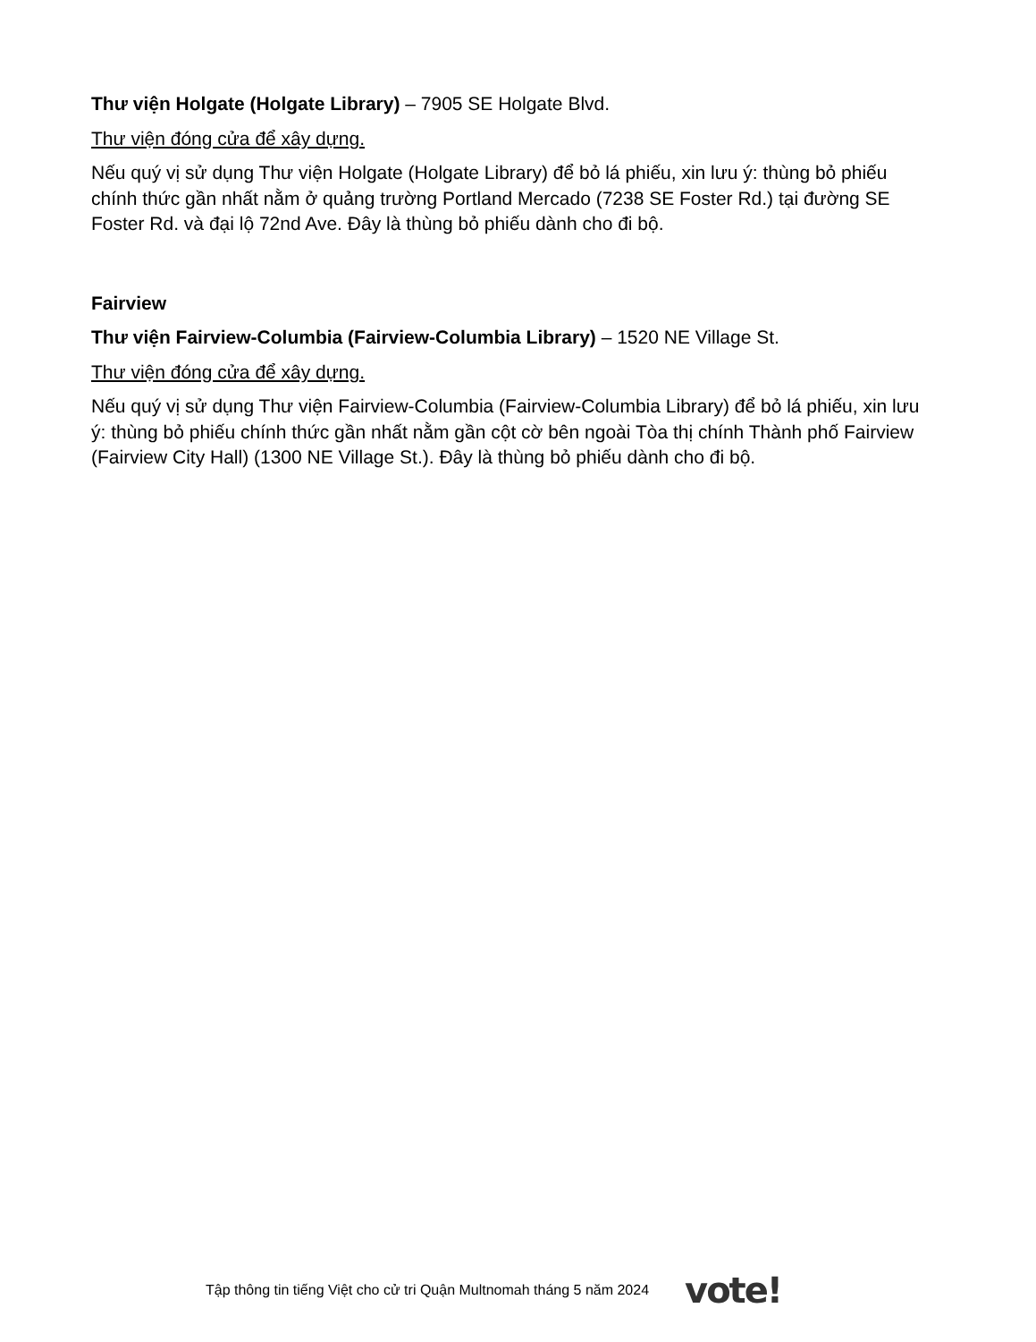Thư viện Holgate (Holgate Library) – 7905 SE Holgate Blvd.
Thư viện đóng cửa để xây dựng.
Nếu quý vị sử dụng Thư viện Holgate (Holgate Library) để bỏ lá phiếu, xin lưu ý: thùng bỏ phiếu chính thức gần nhất nằm ở quảng trường Portland Mercado (7238 SE Foster Rd.) tại đường SE Foster Rd. và đại lộ 72nd Ave. Đây là thùng bỏ phiếu dành cho đi bộ.
Fairview
Thư viện Fairview-Columbia (Fairview-Columbia Library) – 1520 NE Village St.
Thư viện đóng cửa để xây dựng.
Nếu quý vị sử dụng Thư viện Fairview-Columbia (Fairview-Columbia Library) để bỏ lá phiếu, xin lưu ý: thùng bỏ phiếu chính thức gần nhất nằm gần cột cờ bên ngoài Tòa thị chính Thành phố Fairview (Fairview City Hall) (1300 NE Village St.). Đây là thùng bỏ phiếu dành cho đi bộ.
Tập thông tin tiếng Việt cho cử tri Quận Multnomah tháng 5 năm 2024 vote!